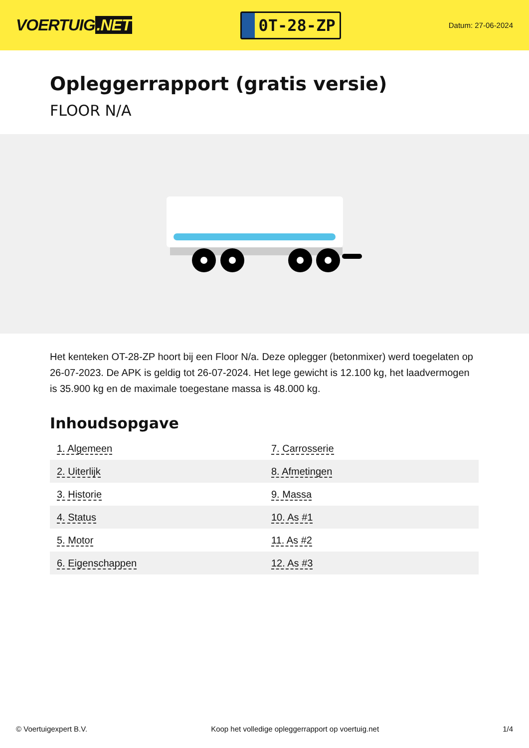VOERTUIG.NET
0T-28-ZP
Datum: 27-06-2024
Opleggerrapport (gratis versie)
FLOOR N/A
Het kenteken OT-28-ZP hoort bij een Floor N/a. Deze oplegger (betonmixer) werd toegelaten op 26-07-2023. De APK is geldig tot 26-07-2024. Het lege gewicht is 12.100 kg, het laadvermogen is 35.900 kg en de maximale toegestane massa is 48.000 kg.
Inhoudsopgave
| 1. Algemeen | 7. Carrosserie |
| 2. Uiterlijk | 8. Afmetingen |
| 3. Historie | 9. Massa |
| 4. Status | 10. As #1 |
| 5. Motor | 11. As #2 |
| 6. Eigenschappen | 12. As #3 |
© Voertuigexpert B.V. Koop het volledige opleggerrapport op voertuig.net 1/4